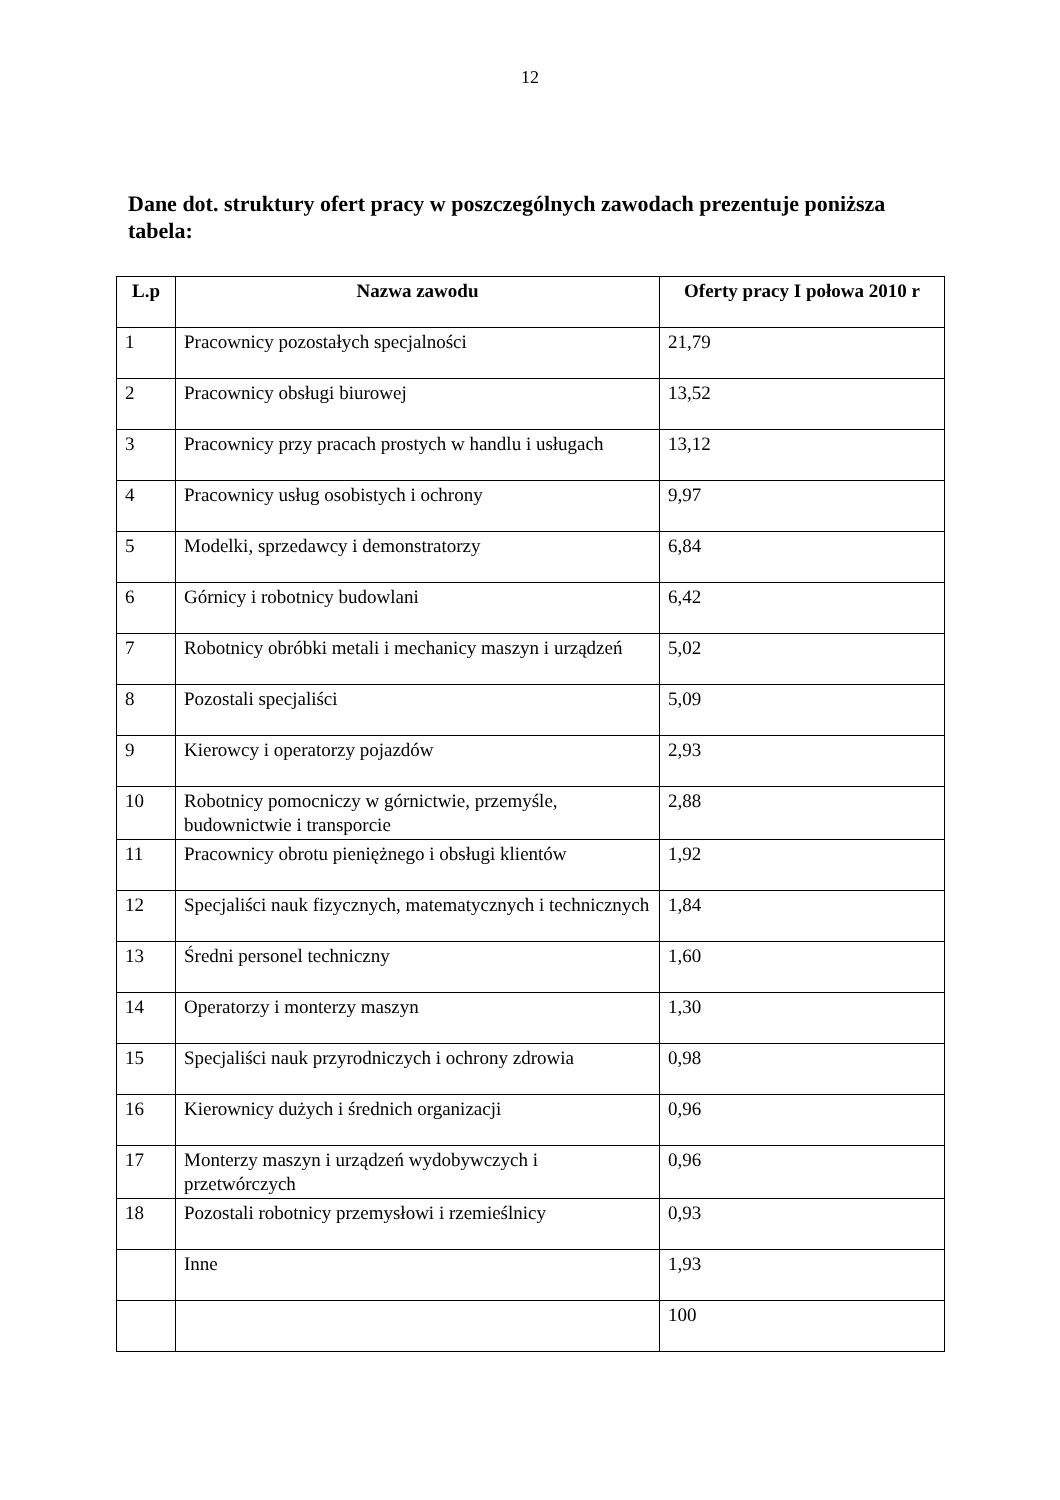12
Dane dot. struktury ofert pracy w poszczególnych zawodach prezentuje poniższa tabela:
| L.p | Nazwa zawodu | Oferty pracy I połowa 2010 r |
| --- | --- | --- |
| 1 | Pracownicy pozostałych specjalności | 21,79 |
| 2 | Pracownicy obsługi biurowej | 13,52 |
| 3 | Pracownicy przy pracach prostych w handlu i usługach | 13,12 |
| 4 | Pracownicy usług osobistych i ochrony | 9,97 |
| 5 | Modelki, sprzedawcy i demonstratorzy | 6,84 |
| 6 | Górnicy i robotnicy budowlani | 6,42 |
| 7 | Robotnicy obróbki metali i mechanicy maszyn i urządzeń | 5,02 |
| 8 | Pozostali specjaliści | 5,09 |
| 9 | Kierowcy i operatorzy pojazdów | 2,93 |
| 10 | Robotnicy pomocniczy w górnictwie, przemyśle, budownictwie i transporcie | 2,88 |
| 11 | Pracownicy obrotu pieniężnego i obsługi klientów | 1,92 |
| 12 | Specjaliści nauk fizycznych, matematycznych i technicznych | 1,84 |
| 13 | Średni personel techniczny | 1,60 |
| 14 | Operatorzy i monterzy maszyn | 1,30 |
| 15 | Specjaliści nauk przyrodniczych i ochrony zdrowia | 0,98 |
| 16 | Kierownicy dużych i średnich organizacji | 0,96 |
| 17 | Monterzy maszyn i urządzeń wydobywczych i przetwórczych | 0,96 |
| 18 | Pozostali robotnicy przemysłowi i rzemieślnicy | 0,93 |
| | Inne | 1,93 |
| | | 100 |